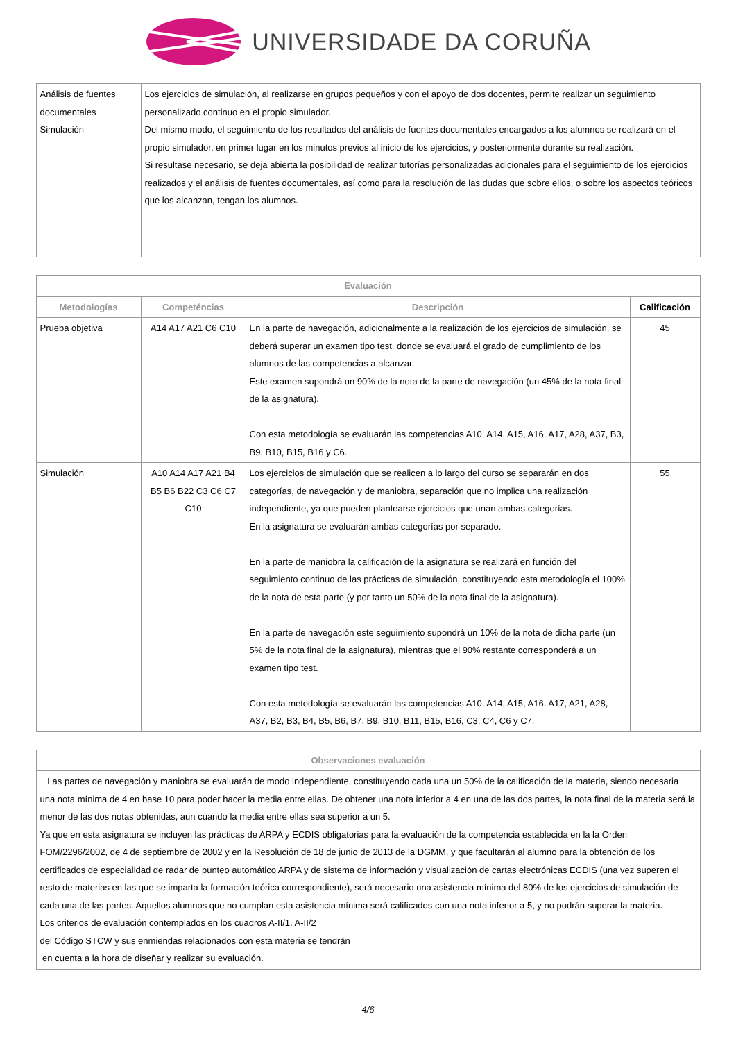UNIVERSIDADE DA CORUÑA
| Análisis de fuentes documentales Simulación | Los ejercicios de simulación, al realizarse en grupos pequeños y con el apoyo de dos docentes, permite realizar un seguimiento personalizado continuo en el propio simulador. Del mismo modo, el seguimiento de los resultados del análisis de fuentes documentales encargados a los alumnos se realizará en el propio simulador, en primer lugar en los minutos previos al inicio de los ejercicios, y posteriormente durante su realización. Si resultase necesario, se deja abierta la posibilidad de realizar tutorías personalizadas adicionales para el seguimiento de los ejercicios realizados y el análisis de fuentes documentales, así como para la resolución de las dudas que sobre ellos, o sobre los aspectos teóricos que los alcanzan, tengan los alumnos. |
| Evaluación | | | |
| --- | --- | --- | --- |
| Metodologías | Competéncias | Descripción | Calificación |
| Prueba objetiva | A14 A17 A21 C6 C10 | En la parte de navegación, adicionalmente a la realización de los ejercicios de simulación, se deberá superar un examen tipo test, donde se evaluará el grado de cumplimiento de los alumnos de las competencias a alcanzar. Este examen supondrá un 90% de la nota de la parte de navegación (un 45% de la nota final de la asignatura). Con esta metodología se evaluarán las competencias A10, A14, A15, A16, A17, A28, A37, B3, B9, B10, B15, B16 y C6. | 45 |
| Simulación | A10 A14 A17 A21 B4 B5 B6 B22 C3 C6 C7 C10 | Los ejercicios de simulación que se realicen a lo largo del curso se separarán en dos categorías, de navegación y de maniobra, separación que no implica una realización independiente, ya que pueden plantearse ejercicios que unan ambas categorías. En la asignatura se evaluarán ambas categorías por separado. En la parte de maniobra la calificación de la asignatura se realizará en función del seguimiento continuo de las prácticas de simulación, constituyendo esta metodología el 100% de la nota de esta parte (y por tanto un 50% de la nota final de la asignatura). En la parte de navegación este seguimiento supondrá un 10% de la nota de dicha parte (un 5% de la nota final de la asignatura), mientras que el 90% restante corresponderá a un examen tipo test. Con esta metodología se evaluarán las competencias A10, A14, A15, A16, A17, A21, A28, A37, B2, B3, B4, B5, B6, B7, B9, B10, B11, B15, B16, C3, C4, C6 y C7. | 55 |
| Observaciones evaluación |
| --- |
| Las partes de navegación y maniobra se evaluarán de modo independiente, constituyendo cada una un 50% de la calificación de la materia, siendo necesaria una nota mínima de 4 en base 10 para poder hacer la media entre ellas. De obtener una nota inferior a 4 en una de las dos partes, la nota final de la materia será la menor de las dos notas obtenidas, aun cuando la media entre ellas sea superior a un 5. Ya que en esta asignatura se incluyen las prácticas de ARPA y ECDIS obligatorias para la evaluación de la competencia establecida en la la Orden FOM/2296/2002, de 4 de septiembre de 2002 y en la Resolución de 18 de junio de 2013 de la DGMM, y que facultarán al alumno para la obtención de los certificados de especialidad de radar de punteo automático ARPA y de sistema de información y visualización de cartas electrónicas ECDIS (una vez superen el resto de materias en las que se imparta la formación teórica correspondiente), será necesario una asistencia mínima del 80% de los ejercicios de simulación de cada una de las partes. Aquellos alumnos que no cumplan esta asistencia mínima será calificados con una nota inferior a 5, y no podrán superar la materia. Los criterios de evaluación contemplados en los cuadros A-II/1, A-II/2 del Código STCW y sus enmiendas relacionados con esta materia se tendrán en cuenta a la hora de diseñar y realizar su evaluación. |
4/6